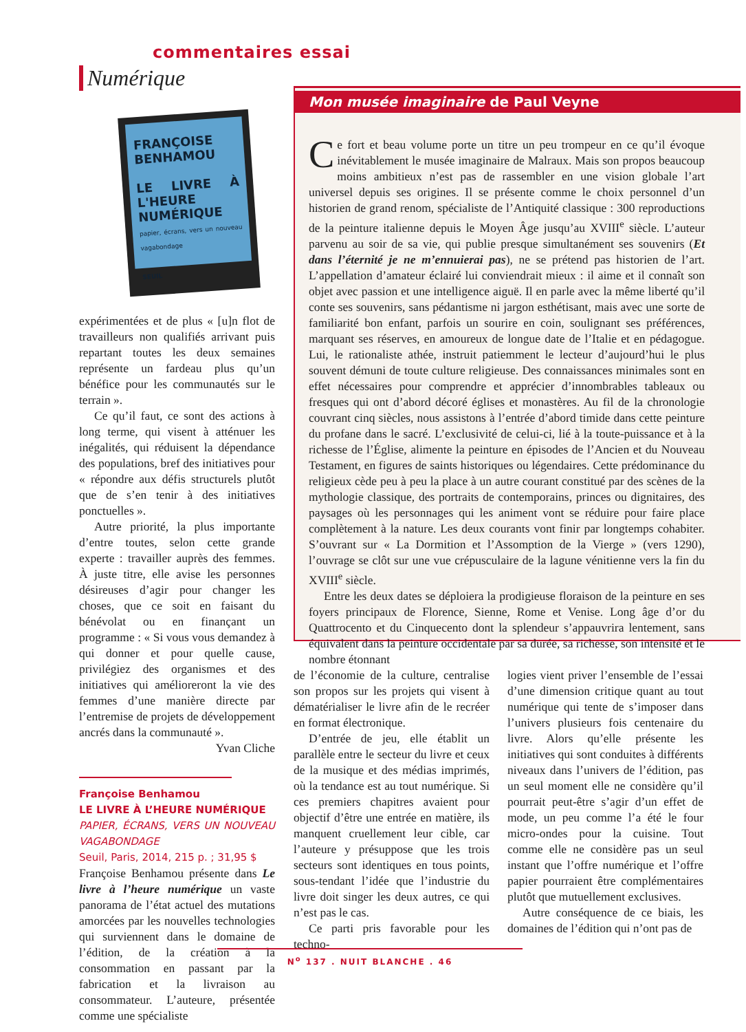commentaires essai
Numérique
FRANÇOISE BENHAMOU
LE LIVRE À L'HEURE NUMÉRIQUE
papier, écrans, vers un nouveau vagabondage
SEUIL
expérimentées et de plus « [u]n flot de travailleurs non qualifiés arrivant puis repartant toutes les deux semaines représente un fardeau plus qu’un bénéfice pour les communautés sur le terrain ».
Ce qu’il faut, ce sont des actions à long terme, qui visent à atténuer les inégalités, qui réduisent la dépendance des populations, bref des initiatives pour « répondre aux défis structurels plutôt que de s’en tenir à des initiatives ponctuelles ».
Autre priorité, la plus importante d’entre toutes, selon cette grande experte : travailler auprès des femmes. À juste titre, elle avise les personnes désireuses d’agir pour changer les choses, que ce soit en faisant du bénévolat ou en finançant un programme : « Si vous vous demandez à qui donner et pour quelle cause, privilégiez des organismes et des initiatives qui amélioreront la vie des femmes d’une manière directe par l’entremise de projets de développement ancrés dans la communauté ».
Yvan Cliche
Françoise Benhamou
LE LIVRE À L’HEURE NUMÉRIQUE
PAPIER, ÉCRANS, VERS UN NOUVEAU VAGABONDAGE
Seuil, Paris, 2014, 215 p. ; 31,95 $
Françoise Benhamou présente dans Le livre à l’heure numérique un vaste panorama de l’état actuel des mutations amorcées par les nouvelles technologies qui surviennent dans le domaine de l’édition, de la création à la consommation en passant par la fabrication et la livraison au consommateur. L’auteure, présentée comme une spécialiste
Mon musée imaginaire de Paul Veyne
Ce fort et beau volume porte un titre un peu trompeur en ce qu’il évoque inévitablement le musée imaginaire de Malraux. Mais son propos beaucoup moins ambitieux n’est pas de rassembler en une vision globale l’art universel depuis ses origines. Il se présente comme le choix personnel d’un historien de grand renom, spécialiste de l’Antiquité classique : 300 reproductions de la peinture italienne depuis le Moyen Âge jusqu’au XVIII<sup>e</sup> siècle. L’auteur parvenu au soir de sa vie, qui publie presque simultanément ses souvenirs (Et dans l’éternité je ne m’ennuierai pas), ne se prétend pas historien de l’art. L’appellation d’amateur éclairé lui conviendrait mieux : il aime et il connaît son objet avec passion et une intelligence aiguë. Il en parle avec la même liberté qu’il conte ses souvenirs, sans pédantisme ni jargon esthétisant, mais avec une sorte de familiarité bon enfant, parfois un sourire en coin, soulignant ses préférences, marquant ses réserves, en amoureux de longue date de l’Italie et en pédagogue. Lui, le rationaliste athée, instruit patiemment le lecteur d’aujourd’hui le plus souvent démuni de toute culture religieuse. Des connaissances minimales sont en effet nécessaires pour comprendre et apprécier d’innombrables tableaux ou fresques qui ont d’abord décoré églises et monastères. Au fil de la chronologie couvrant cinq siècles, nous assistons à l’entrée d’abord timide dans cette peinture du profane dans le sacré. L’exclusivité de celui-ci, lié à la toute-puissance et à la richesse de l’Église, alimente la peinture en épisodes de l’Ancien et du Nouveau Testament, en figures de saints historiques ou légendaires. Cette prédominance du religieux cède peu à peu la place à un autre courant constitué par des scènes de la mythologie classique, des portraits de contemporains, princes ou dignitaires, des paysages où les personnages qui les animent vont se réduire pour faire place complètement à la nature. Les deux courants vont finir par longtemps cohabiter. S’ouvrant sur « La Dormition et l’Assomption de la Vierge » (vers 1290), l’ouvrage se clôt sur une vue crépusculaire de la lagune vénitienne vers la fin du XVIII<sup>e</sup> siècle.
Entre les deux dates se déploiera la prodigieuse floraison de la peinture en ses foyers principaux de Florence, Sienne, Rome et Venise. Long âge d’or du Quattrocento et du Cinquecento dont la splendeur s’appauvrira lentement, sans équivalent dans la peinture occidentale par sa durée, sa richesse, son intensité et le nombre étonnant
de l’économie de la culture, centralise son propos sur les projets qui visent à dématérialiser le livre afin de le recréer en format électronique.
D’entrée de jeu, elle établit un parallèle entre le secteur du livre et ceux de la musique et des médias imprimés, où la tendance est au tout numérique. Si ces premiers chapitres avaient pour objectif d’être une entrée en matière, ils manquent cruellement leur cible, car l’auteure y présuppose que les trois secteurs sont identiques en tous points, sous-tendant l’idée que l’industrie du livre doit singer les deux autres, ce qui n’est pas le cas.
Ce parti pris favorable pour les techno-
logies vient priver l’ensemble de l’essai d’une dimension critique quant au tout numérique qui tente de s’imposer dans l’univers plusieurs fois centenaire du livre. Alors qu’elle présente les initiatives qui sont conduites à différents niveaux dans l’univers de l’édition, pas un seul moment elle ne considère qu’il pourrait peut-être s’agir d’un effet de mode, un peu comme l’a été le four micro-ondes pour la cuisine. Tout comme elle ne considère pas un seul instant que l’offre numérique et l’offre papier pourraient être complémentaires plutôt que mutuellement exclusives.
Autre conséquence de ce biais, les domaines de l’édition qui n’ont pas de
N<sup>o</sup> 137 . NUIT BLANCHE . 46